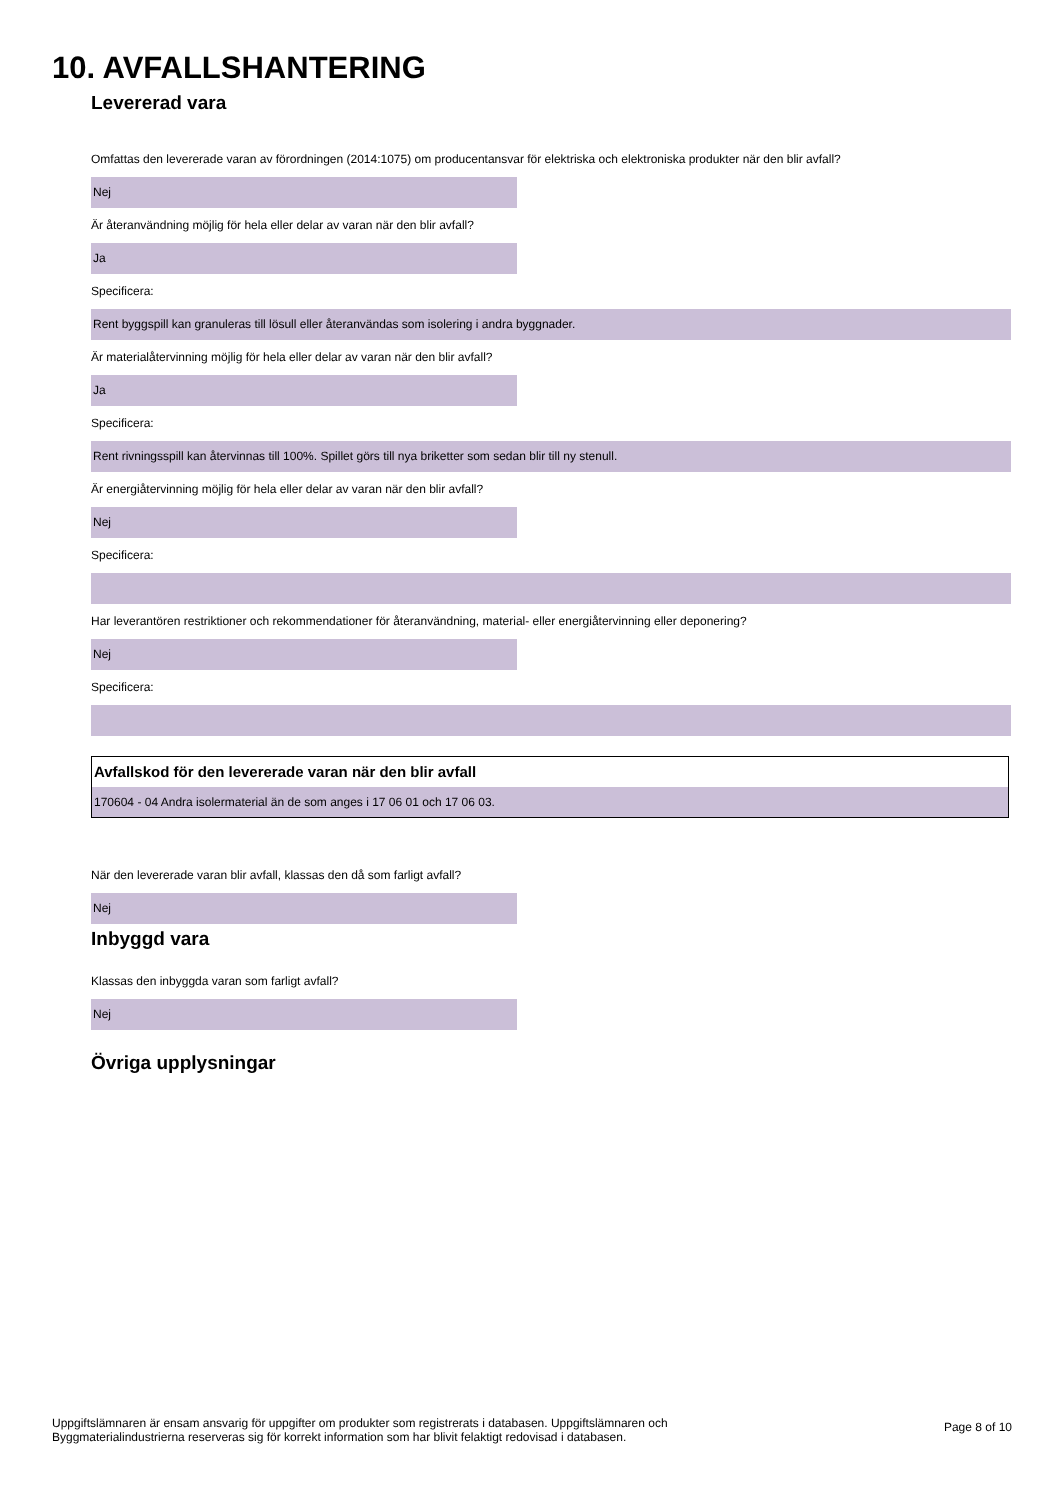10. AVFALLSHANTERING
Levererad vara
Omfattas den levererade varan av förordningen (2014:1075) om producentansvar för elektriska och elektroniska produkter när den blir avfall?
Nej
Är återanvändning möjlig för hela eller delar av varan när den blir avfall?
Ja
Specificera:
Rent byggspill kan granuleras till lösull eller återanvändas som isolering i andra byggnader.
Är materialåtervinning möjlig för hela eller delar av varan när den blir avfall?
Ja
Specificera:
Rent rivningsspill kan återvinnas till 100%. Spillet görs till nya briketter som sedan blir till ny stenull.
Är energiåtervinning möjlig för hela eller delar av varan när den blir avfall?
Nej
Specificera:
Har leverantören restriktioner och rekommendationer för återanvändning, material- eller energiåtervinning eller deponering?
Nej
Specificera:
Avfallskod för den levererade varan när den blir avfall
170604 - 04 Andra isolermaterial än de som anges i 17 06 01 och 17 06 03.
När den levererade varan blir avfall, klassas den då som farligt avfall?
Nej
Inbyggd vara
Klassas den inbyggda varan som farligt avfall?
Nej
Övriga upplysningar
Uppgiftslämnaren är ensam ansvarig för uppgifter om produkter som registrerats i databasen. Uppgiftslämnaren och
Byggmaterialindustrierna reserveras sig för korrekt information som har blivit felaktigt redovisad i databasen.
Page 8 of 10